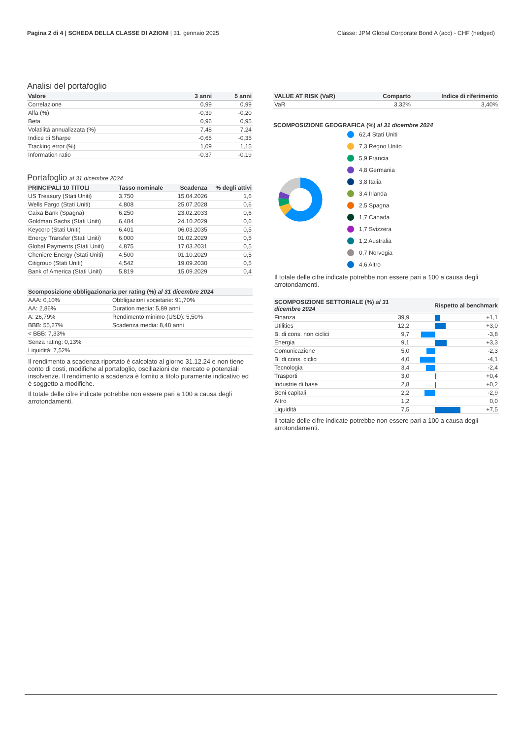Pagina 2 di 4 | SCHEDA DELLA CLASSE DI AZIONI | 31. gennaio 2025 Classe: JPM Global Corporate Bond A (acc) - CHF (hedged)
Analisi del portafoglio
| Valore | 3 anni | 5 anni |
| --- | --- | --- |
| Correlazione | 0,99 | 0,99 |
| Alfa (%) | -0,39 | -0,20 |
| Beta | 0,96 | 0,95 |
| Volatilità annualizzata (%) | 7,48 | 7,24 |
| Indice di Sharpe | -0,65 | -0,35 |
| Tracking error (%) | 1,09 | 1,15 |
| Information ratio | -0,37 | -0,19 |
Portafoglio al 31 dicembre 2024
| PRINCIPALI 10 TITOLI | Tasso nominale | Scadenza | % degli attivi |
| --- | --- | --- | --- |
| US Treasury (Stati Uniti) | 3,750 | 15.04.2026 | 1,6 |
| Wells Fargo (Stati Uniti) | 4,808 | 25.07.2028 | 0,6 |
| Caixa Bank (Spagna) | 6,250 | 23.02.2033 | 0,6 |
| Goldman Sachs (Stati Uniti) | 6,484 | 24.10.2029 | 0,6 |
| Keycorp (Stati Uniti) | 6,401 | 06.03.2035 | 0,5 |
| Energy Transfer (Stati Uniti) | 6,000 | 01.02.2029 | 0,5 |
| Global Payments (Stati Uniti) | 4,875 | 17.03.2031 | 0,5 |
| Cheniere Energy (Stati Uniti) | 4,500 | 01.10.2029 | 0,5 |
| Citigroup (Stati Uniti) | 4,542 | 19.09.2030 | 0,5 |
| Bank of America (Stati Uniti) | 5,819 | 15.09.2029 | 0,4 |
| Scomposizione obbligazionaria per rating (%) al 31 dicembre 2024 | |
| --- | --- |
| AAA: 0,10% | Obbligazioni societarie: 91,70% |
| AA: 2,86% | Duration media: 5,89 anni |
| A: 26,79% | Rendimento minimo (USD): 5,50% |
| BBB: 55,27% | Scadenza media: 8,48 anni |
| < BBB: 7,33% | |
| Senza rating: 0,13% | |
| Liquidità: 7,52% | |
Il rendimento a scadenza riportato è calcolato al giorno 31.12.24 e non tiene conto di costi, modifiche al portafoglio, oscillazioni del mercato e potenziali insolvenze. Il rendimento a scadenza è fornito a titolo puramente indicativo ed è soggetto a modifiche.
Il totale delle cifre indicate potrebbe non essere pari a 100 a causa degli arrotondamenti.
| VALUE AT RISK (VaR) | Comparto | Indice di riferimento |
| --- | --- | --- |
| VaR | 3,32% | 3,40% |
SCOMPOSIZIONE GEOGRAFICA (%) al 31 dicembre 2024
62,4 Stati Uniti
7,3 Regno Unito
5,9 Francia
4,8 Germania
3,8 Italia
3,4 Irlanda
2,5 Spagna
1,7 Canada
1,7 Svizzera
1,2 Australia
0,7 Norvegia
4,6 Altro
Il totale delle cifre indicate potrebbe non essere pari a 100 a causa degli arrotondamenti.
| SCOMPOSIZIONE SETTORIALE (%) al 31 dicembre 2024 | | Rispetto al benchmark | |
| --- | --- | --- | --- |
| Finanza | 39,9 | | +1,1 |
| Utilities | 12,2 | | +3,0 |
| B. di cons. non ciclici | 9,7 | | -3,8 |
| Energia | 9,1 | | +3,3 |
| Comunicazione | 5,0 | | -2,3 |
| B. di cons. ciclici | 4,0 | | -4,1 |
| Tecnologia | 3,4 | | -2,4 |
| Trasporti | 3,0 | | +0,4 |
| Industrie di base | 2,8 | | +0,2 |
| Beni capitali | 2,2 | | -2,9 |
| Altro | 1,2 | | 0,0 |
| Liquidità | 7,5 | | +7,5 |
Il totale delle cifre indicate potrebbe non essere pari a 100 a causa degli arrotondamenti.